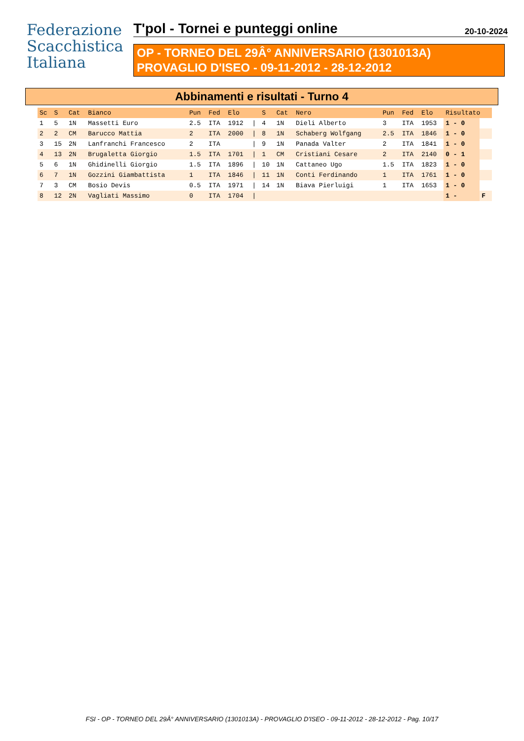Federazione
Scacchistica
Italiana
T'pol - Tornei e punteggi online 20-10-2024
OP - TORNEO DEL 29Â° ANNIVERSARIO (1301013A)
PROVAGLIO D'ISEO - 09-11-2012 - 28-12-2012
Abbinamenti e risultati - Turno 4
| Sc | S | Cat | Bianco | Pun | Fed | Elo | | S | Cat | Nero | Pun | Fed | Elo | Risultato | |
| --- | --- | --- | --- | --- | --- | --- | --- | --- | --- | --- | --- | --- | --- | --- | --- |
| 1 | 5 | 1N | Massetti Euro | 2.5 | ITA | 1912 | / | 4 | 1N | Dieli Alberto | 3 | ITA | 1953 | 1 - 0 | |
| 2 | 2 | CM | Barucco Mattia | 2 | ITA | 2000 | / | 8 | 1N | Schaberg Wolfgang | 2.5 | ITA | 1846 | 1 - 0 | |
| 3 | 15 | 2N | Lanfranchi Francesco | 2 | ITA | | / | 9 | 1N | Panada Valter | 2 | ITA | 1841 | 1 - 0 | |
| 4 | 13 | 2N | Brugaletta Giorgio | 1.5 | ITA | 1701 | / | 1 | CM | Cristiani Cesare | 2 | ITA | 2140 | 0 - 1 | |
| 5 | 6 | 1N | Ghidinelli Giorgio | 1.5 | ITA | 1896 | / | 10 | 1N | Cattaneo Ugo | 1.5 | ITA | 1823 | 1 - 0 | |
| 6 | 7 | 1N | Gozzini Giambattista | 1 | ITA | 1846 | / | 11 | 1N | Conti Ferdinando | 1 | ITA | 1761 | 1 - 0 | |
| 7 | 3 | CM | Bosio Devis | 0.5 | ITA | 1971 | / | 14 | 1N | Biava Pierluigi | 1 | ITA | 1653 | 1 - 0 | |
| 8 | 12 | 2N | Vagliati Massimo | 0 | ITA | 1704 | / | | | | | | | 1 - | F |
FSI - OP - TORNEO DEL 29Â° ANNIVERSARIO (1301013A) - PROVAGLIO D'ISEO - 09-11-2012 - 28-12-2012 - Pag. 10/17